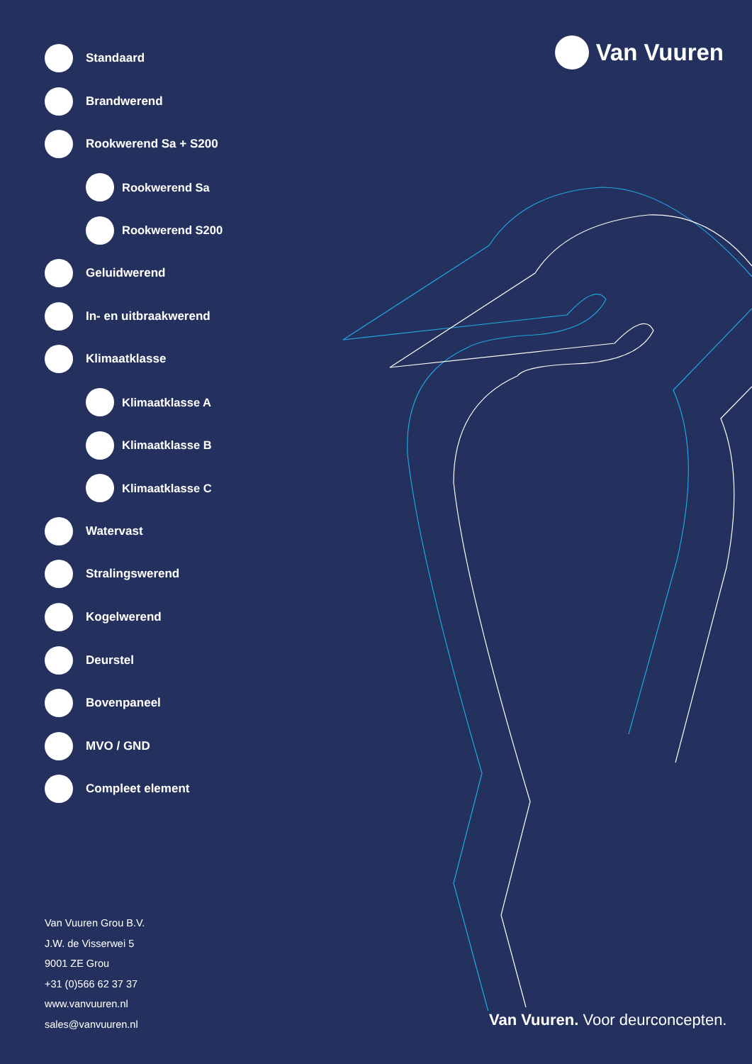Van Vuuren
Standaard
Brandwerend
Rookwerend Sa + S200
Rookwerend Sa
Rookwerend S200
Geluidwerend
In- en uitbraakwerend
Klimaatklasse
Klimaatklasse A
Klimaatklasse B
Klimaatklasse C
Watervast
Stralingswerend
Kogelwerend
Deurstel
Bovenpaneel
MVO / GND
Compleet element
Van Vuuren Grou B.V.
J.W. de Visserwei 5
9001 ZE Grou
+31 (0)566 62 37 37
www.vanvuuren.nl
sales@vanvuuren.nl
Van Vuuren. Voor deurconcepten.